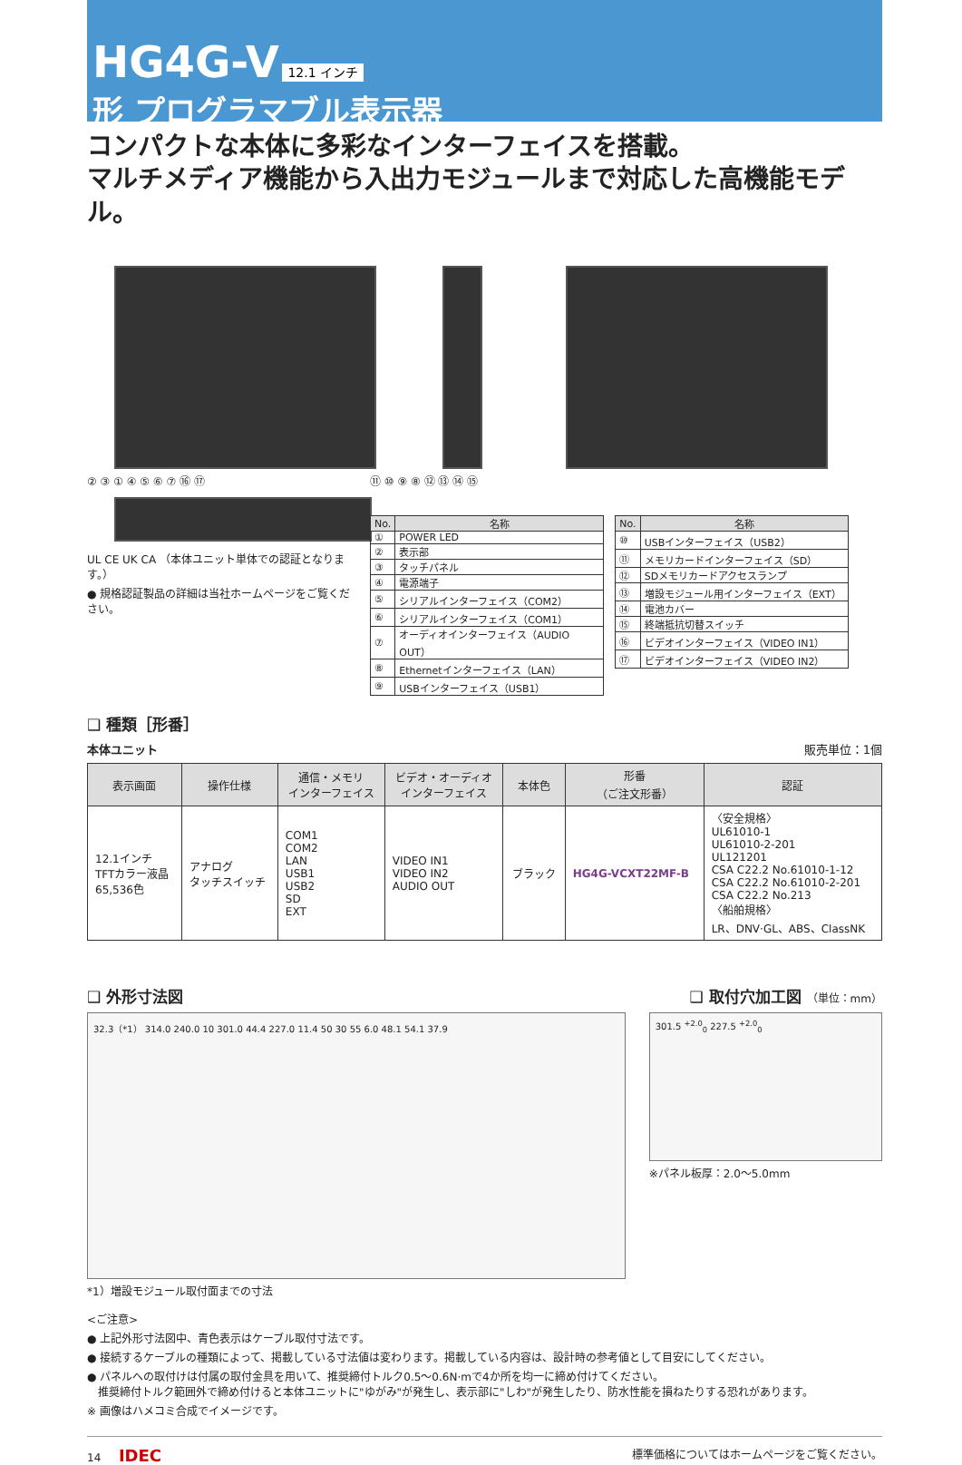HG4G-V 12.1 インチ
形 プログラマブル表示器
コンパクトな本体に多彩なインターフェイスを搭載。
マルチメディア機能から入出力モジュールまで対応した高機能モデル。
② ③ ① ④ ⑤ ⑥ ⑦ ⑯ ⑰
UL CE UK CA （本体ユニット単体での認証となります。）
● 規格認証製品の詳細は当社ホームページをご覧ください。
⑪ ⑩ ⑨ ⑧ ⑫ ⑬ ⑭ ⑮
| No. | 名称 |
| --- | --- |
| ① | POWER LED |
| ② | 表示部 |
| ③ | タッチパネル |
| ④ | 電源端子 |
| ⑤ | シリアルインターフェイス（COM2） |
| ⑥ | シリアルインターフェイス（COM1） |
| ⑦ | オーディオインターフェイス（AUDIO OUT） |
| ⑧ | Ethernetインターフェイス（LAN） |
| ⑨ | USBインターフェイス（USB1） |
| No. | 名称 |
| --- | --- |
| ⑩ | USBインターフェイス（USB2） |
| ⑪ | メモリカードインターフェイス（SD） |
| ⑫ | SDメモリカードアクセスランプ |
| ⑬ | 増設モジュール用インターフェイス（EXT） |
| ⑭ | 電池カバー |
| ⑮ | 終端抵抗切替スイッチ |
| ⑯ | ビデオインターフェイス（VIDEO IN1） |
| ⑰ | ビデオインターフェイス（VIDEO IN2） |
❑ 種類［形番］
本体ユニット 販売単位：1個
| 表示画面 | 操作仕様 | 通信・メモリ インターフェイス | ビデオ・オーディオ インターフェイス | 本体色 | 形番 （ご注文形番） | 認証 |
| --- | --- | --- | --- | --- | --- | --- |
| 12.1インチ TFTカラー液晶 65,536色 | アナログ タッチスイッチ | COM1 COM2 LAN USB1 USB2 SD EXT | VIDEO IN1 VIDEO IN2 AUDIO OUT | ブラック | HG4G-VCXT22MF-B | 〈安全規格〉 UL61010-1 UL61010-2-201 UL121201 CSA C22.2 No.61010-1-12 CSA C22.2 No.61010-2-201 CSA C22.2 No.213 〈船舶規格〉 LR、DNV·GL、ABS、ClassNK |
❑ 外形寸法図 ❑ 取付穴加工図 （単位：mm）
32.3（*1） 314.0 240.0 10 301.0 44.4 227.0 11.4 50 30 55 6.0 48.1 54.1 37.9
*1）増設モジュール取付面までの寸法
301.5 <sup>+2.0</sup><sub>0</sub> 227.5 <sup>+2.0</sup><sub>0</sub>
※パネル板厚：2.0～5.0mm
<ご注意>
● 上記外形寸法図中、青色表示はケーブル取付寸法です。
● 接続するケーブルの種類によって、掲載している寸法値は変わります。掲載している内容は、設計時の参考値として目安にしてください。
● パネルへの取付けは付属の取付金具を用いて、推奨締付トルク0.5～0.6N·mで4か所を均一に締め付けてください。
　推奨締付トルク範囲外で締め付けると本体ユニットに"ゆがみ"が発生し、表示部に"しわ"が発生したり、防水性能を損ねたりする恐れがあります。
※ 画像はハメコミ合成でイメージです。
14 　 IDEC 標準価格についてはホームページをご覧ください。